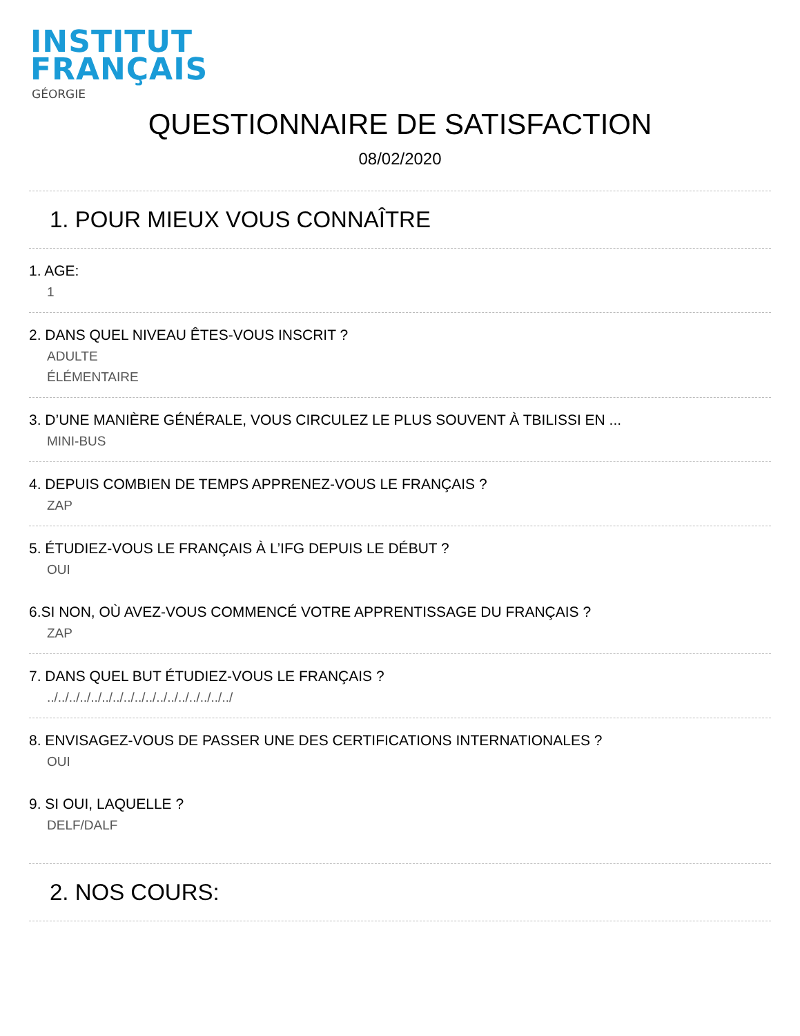INSTITUT
FRANÇAIS
GÉORGIE
QUESTIONNAIRE DE SATISFACTION
08/02/2020
1. POUR MIEUX VOUS CONNAÎTRE
1. AGE:
1
2. DANS QUEL NIVEAU ÊTES-VOUS INSCRIT ?
ADULTE
ÉLÉMENTAIRE
3. D’UNE MANIÈRE GÉNÉRALE, VOUS CIRCULEZ LE PLUS SOUVENT À TBILISSI EN ...
MINI-BUS
4. DEPUIS COMBIEN DE TEMPS APPRENEZ-VOUS LE FRANÇAIS ?
ZAP
5. ÉTUDIEZ-VOUS LE FRANÇAIS À L’IFG DEPUIS LE DÉBUT ?
OUI
6.SI NON, OÙ AVEZ-VOUS COMMENCÉ VOTRE APPRENTISSAGE DU FRANÇAIS ?
ZAP
7. DANS QUEL BUT ÉTUDIEZ-VOUS LE FRANÇAIS ?
../../../../../../../../../../../../../../../../../
8. ENVISAGEZ-VOUS DE PASSER UNE DES CERTIFICATIONS INTERNATIONALES ?
OUI
9. SI OUI, LAQUELLE ?
DELF/DALF
2. NOS COURS: